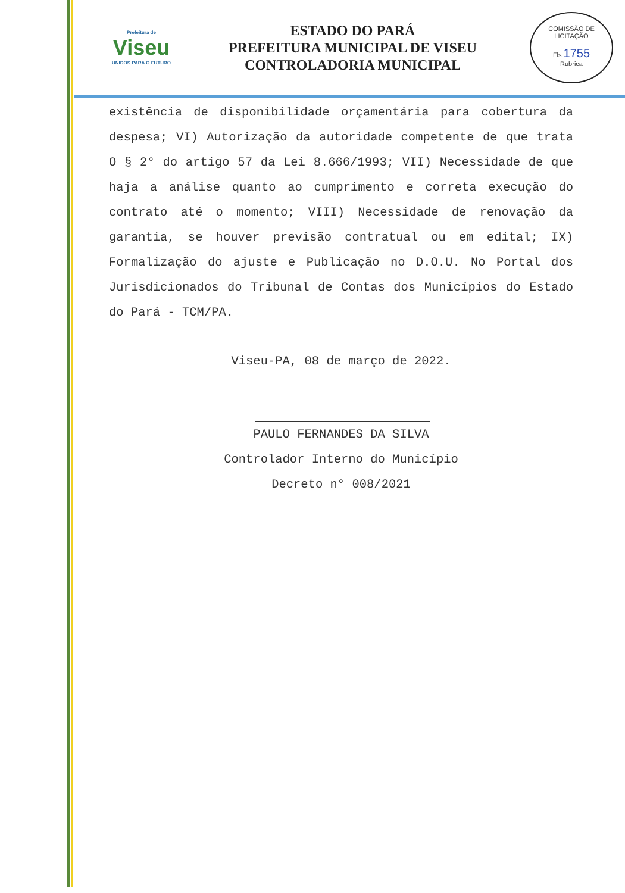Prefeitura de
Viseu
UNIDOS PARA O FUTURO
ESTADO DO PARÁ
PREFEITURA MUNICIPAL DE VISEU
CONTROLADORIA MUNICIPAL
COMISSÃO DE LICITAÇÃO
Fls 1755
Rubrica
existência de disponibilidade orçamentária para cobertura da despesa; VI) Autorização da autoridade competente de que trata O § 2° do artigo 57 da Lei 8.666/1993; VII) Necessidade de que haja a análise quanto ao cumprimento e correta execução do contrato até o momento; VIII) Necessidade de renovação da garantia, se houver previsão contratual ou em edital; IX) Formalização do ajuste e Publicação no D.O.U. No Portal dos Jurisdicionados do Tribunal de Contas dos Municípios do Estado do Pará - TCM/PA.
Viseu-PA, 08 de março de 2022.
PAULO FERNANDES DA SILVA
Controlador Interno do Município
Decreto n° 008/2021